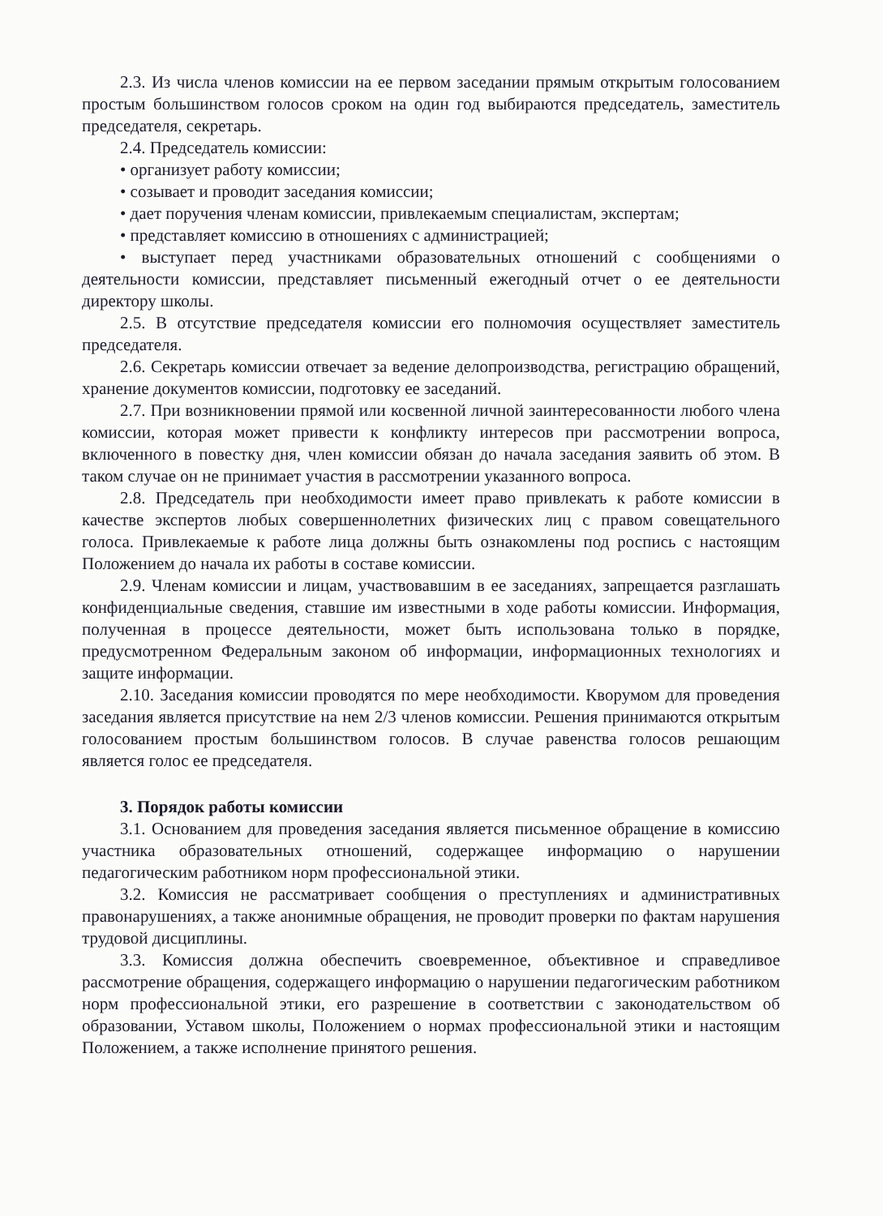2.3. Из числа членов комиссии на ее первом заседании прямым открытым голосованием простым большинством голосов сроком на один год выбираются председатель, заместитель председателя, секретарь.
2.4. Председатель комиссии:
• организует работу комиссии;
• созывает и проводит заседания комиссии;
• дает поручения членам комиссии, привлекаемым специалистам, экспертам;
• представляет комиссию в отношениях с администрацией;
• выступает перед участниками образовательных отношений с сообщениями о деятельности комиссии, представляет письменный ежегодный отчет о ее деятельности директору школы.
2.5. В отсутствие председателя комиссии его полномочия осуществляет заместитель председателя.
2.6. Секретарь комиссии отвечает за ведение делопроизводства, регистрацию обращений, хранение документов комиссии, подготовку ее заседаний.
2.7. При возникновении прямой или косвенной личной заинтересованности любого члена комиссии, которая может привести к конфликту интересов при рассмотрении вопроса, включенного в повестку дня, член комиссии обязан до начала заседания заявить об этом. В таком случае он не принимает участия в рассмотрении указанного вопроса.
2.8. Председатель при необходимости имеет право привлекать к работе комиссии в качестве экспертов любых совершеннолетних физических лиц с правом совещательного голоса. Привлекаемые к работе лица должны быть ознакомлены под роспись с настоящим Положением до начала их работы в составе комиссии.
2.9. Членам комиссии и лицам, участвовавшим в ее заседаниях, запрещается разглашать конфиденциальные сведения, ставшие им известными в ходе работы комиссии. Информация, полученная в процессе деятельности, может быть использована только в порядке, предусмотренном Федеральным законом об информации, информационных технологиях и защите информации.
2.10. Заседания комиссии проводятся по мере необходимости. Кворумом для проведения заседания является присутствие на нем 2/3 членов комиссии. Решения принимаются открытым голосованием простым большинством голосов. В случае равенства голосов решающим является голос ее председателя.
3. Порядок работы комиссии
3.1. Основанием для проведения заседания является письменное обращение в комиссию участника образовательных отношений, содержащее информацию о нарушении педагогическим работником норм профессиональной этики.
3.2. Комиссия не рассматривает сообщения о преступлениях и административных правонарушениях, а также анонимные обращения, не проводит проверки по фактам нарушения трудовой дисциплины.
3.3. Комиссия должна обеспечить своевременное, объективное и справедливое рассмотрение обращения, содержащего информацию о нарушении педагогическим работником норм профессиональной этики, его разрешение в соответствии с законодательством об образовании, Уставом школы, Положением о нормах профессиональной этики и настоящим Положением, а также исполнение принятого решения.